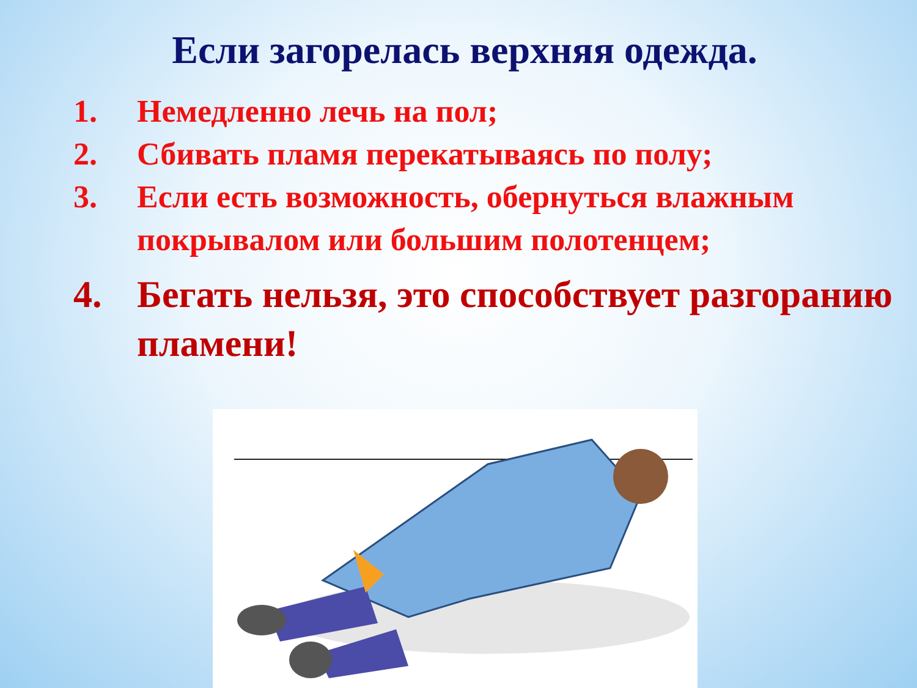Если загорелась верхняя одежда.
1. Немедленно лечь на пол;
2. Сбивать пламя перекатываясь по полу;
3. Если есть возможность, обернуться влажным покрывалом или большим полотенцем;
4. Бегать нельзя, это способствует разгоранию пламени!